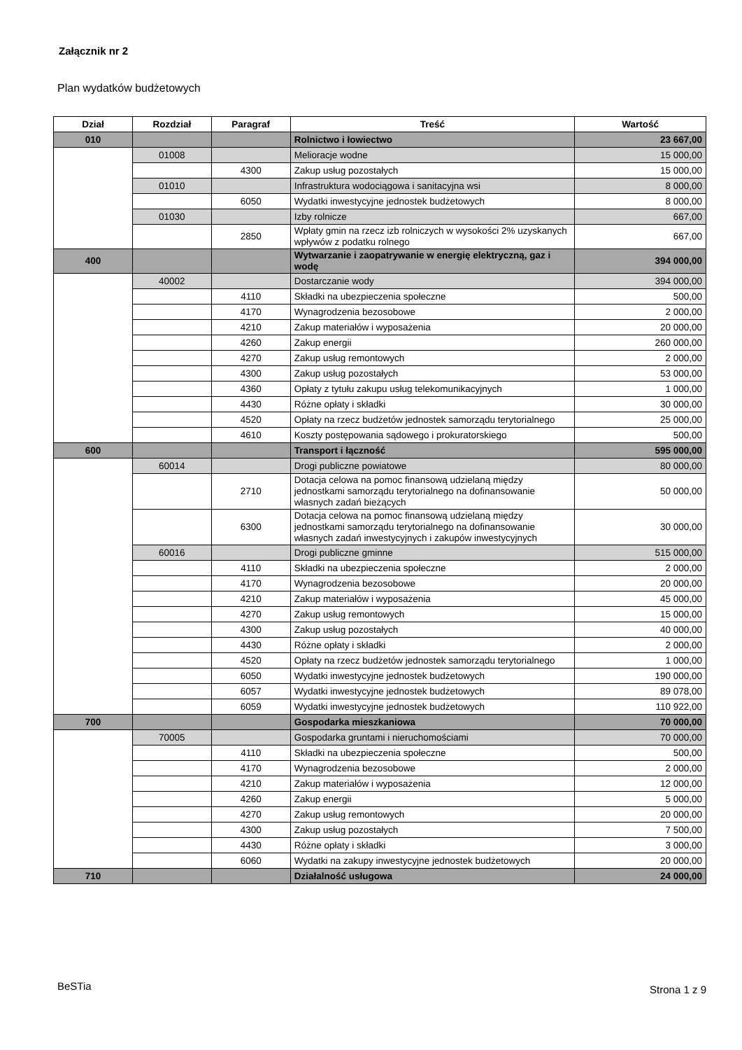Załącznik nr 2
Plan wydatków budżetowych
| Dział | Rozdział | Paragraf | Treść | Wartość |
| --- | --- | --- | --- | --- |
| 010 | | | Rolnictwo i łowiectwo | 23 667,00 |
| | 01008 | | Melioracje wodne | 15 000,00 |
| | | 4300 | Zakup usług pozostałych | 15 000,00 |
| | 01010 | | Infrastruktura wodociągowa i sanitacyjna wsi | 8 000,00 |
| | | 6050 | Wydatki inwestycyjne jednostek budżetowych | 8 000,00 |
| | 01030 | | Izby rolnicze | 667,00 |
| | | 2850 | Wpłaty gmin na rzecz izb rolniczych w wysokości 2% uzyskanych wpływów z podatku rolnego | 667,00 |
| 400 | | | Wytwarzanie i zaopatrywanie w energię elektryczną, gaz i wodę | 394 000,00 |
| | 40002 | | Dostarczanie wody | 394 000,00 |
| | | 4110 | Składki na ubezpieczenia społeczne | 500,00 |
| | | 4170 | Wynagrodzenia bezosobowe | 2 000,00 |
| | | 4210 | Zakup materiałów i wyposażenia | 20 000,00 |
| | | 4260 | Zakup energii | 260 000,00 |
| | | 4270 | Zakup usług remontowych | 2 000,00 |
| | | 4300 | Zakup usług pozostałych | 53 000,00 |
| | | 4360 | Opłaty z tytułu zakupu usług telekomunikacyjnych | 1 000,00 |
| | | 4430 | Różne opłaty i składki | 30 000,00 |
| | | 4520 | Opłaty na rzecz budżetów jednostek samorządu terytorialnego | 25 000,00 |
| | | 4610 | Koszty postępowania sądowego i prokuratorskiego | 500,00 |
| 600 | | | Transport i łączność | 595 000,00 |
| | 60014 | | Drogi publiczne powiatowe | 80 000,00 |
| | | 2710 | Dotacja celowa na pomoc finansową udzielaną między jednostkami samorządu terytorialnego na dofinansowanie własnych zadań bieżących | 50 000,00 |
| | | 6300 | Dotacja celowa na pomoc finansową udzielaną między jednostkami samorządu terytorialnego na dofinansowanie własnych zadań inwestycyjnych i zakupów inwestycyjnych | 30 000,00 |
| | 60016 | | Drogi publiczne gminne | 515 000,00 |
| | | 4110 | Składki na ubezpieczenia społeczne | 2 000,00 |
| | | 4170 | Wynagrodzenia bezosobowe | 20 000,00 |
| | | 4210 | Zakup materiałów i wyposażenia | 45 000,00 |
| | | 4270 | Zakup usług remontowych | 15 000,00 |
| | | 4300 | Zakup usług pozostałych | 40 000,00 |
| | | 4430 | Różne opłaty i składki | 2 000,00 |
| | | 4520 | Opłaty na rzecz budżetów jednostek samorządu terytorialnego | 1 000,00 |
| | | 6050 | Wydatki inwestycyjne jednostek budżetowych | 190 000,00 |
| | | 6057 | Wydatki inwestycyjne jednostek budżetowych | 89 078,00 |
| | | 6059 | Wydatki inwestycyjne jednostek budżetowych | 110 922,00 |
| 700 | | | Gospodarka mieszkaniowa | 70 000,00 |
| | 70005 | | Gospodarka gruntami i nieruchomościami | 70 000,00 |
| | | 4110 | Składki na ubezpieczenia społeczne | 500,00 |
| | | 4170 | Wynagrodzenia bezosobowe | 2 000,00 |
| | | 4210 | Zakup materiałów i wyposażenia | 12 000,00 |
| | | 4260 | Zakup energii | 5 000,00 |
| | | 4270 | Zakup usług remontowych | 20 000,00 |
| | | 4300 | Zakup usług pozostałych | 7 500,00 |
| | | 4430 | Różne opłaty i składki | 3 000,00 |
| | | 6060 | Wydatki na zakupy inwestycyjne jednostek budżetowych | 20 000,00 |
| 710 | | | Działalność usługowa | 24 000,00 |
BeSTia Strona 1 z 9